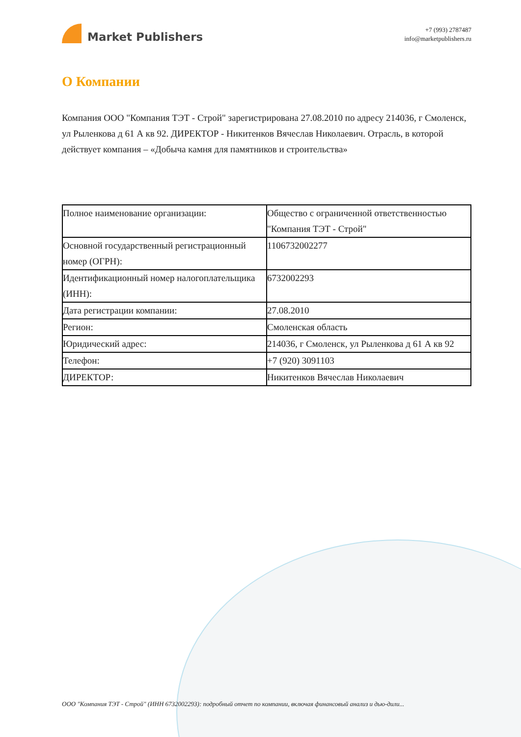Market Publishers
+7 (993) 2787487
info@marketpublishers.ru
О Компании
Компания ООО "Компания ТЭТ - Строй" зарегистрирована 27.08.2010 по адресу 214036, г Смоленск, ул Рыленкова д 61 А кв 92. ДИРЕКТОР - Никитенков Вячеслав Николаевич. Отрасль, в которой действует компания – «Добыча камня для памятников и строительства»
| Полное наименование организации: | Общество с ограниченной ответственностью "Компания ТЭТ - Строй" |
| Основной государственный регистрационный номер (ОГРН): | 1106732002277 |
| Идентификационный номер налогоплательщика (ИНН): | 6732002293 |
| Дата регистрации компании: | 27.08.2010 |
| Регион: | Смоленская область |
| Юридический адрес: | 214036, г Смоленск, ул Рыленкова д 61 А кв 92 |
| Телефон: | +7 (920) 3091103 |
| ДИРЕКТОР: | Никитенков Вячеслав Николаевич |
ООО "Компания ТЭТ - Строй" (ИНН 6732002293): подробный отчет по компании, включая финансовый анализ и дью-дили...